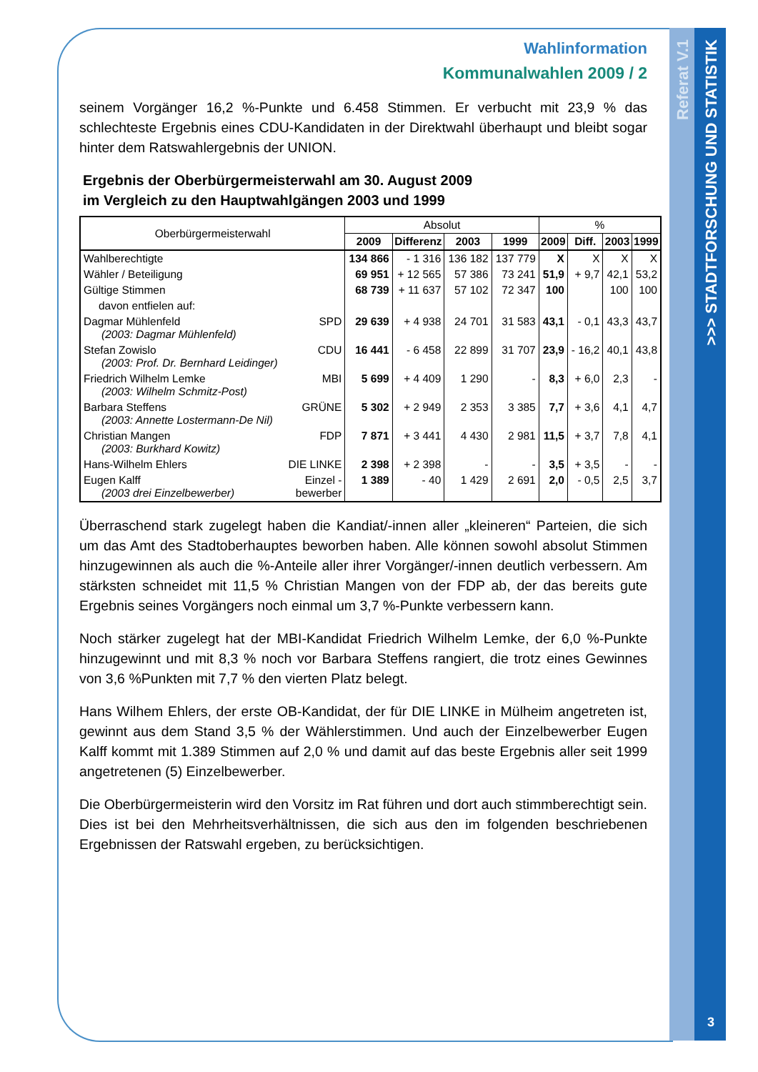Referat V.1
>>> STADTFORSCHUNG UND STATISTIK
3
Wahlinformation
Kommunalwahlen 2009 / 2
seinem Vorgänger 16,2 %-Punkte und 6.458 Stimmen. Er verbucht mit 23,9 % das schlechteste Ergebnis eines CDU-Kandidaten in der Direktwahl überhaupt und bleibt sogar hinter dem Ratswahlergebnis der UNION.
Ergebnis der Oberbürgermeisterwahl am 30. August 2009
im Vergleich zu den Hauptwahlgängen 2003 und 1999
| Oberbürgermeisterwahl | | Absolut | | | | % | | | |
| --- | --- | --- | --- | --- | --- | --- | --- | --- | --- |
| | | 2009 | Differenz | 2003 | 1999 | 2009 | Diff. | 2003 | 1999 |
| Wahlberechtigte | | 134 866 | - 1 316 | 136 182 | 137 779 | X | X | X | X |
| Wähler / Beteiligung | | 69 951 | + 12 565 | 57 386 | 73 241 | 51,9 | + 9,7 | 42,1 | 53,2 |
| Gültige Stimmen | | 68 739 | + 11 637 | 57 102 | 72 347 | 100 | | 100 | 100 |
| davon entfielen auf: | | | | | | | | | |
| Dagmar Mühlenfeld (2003: Dagmar Mühlenfeld) | SPD | 29 639 | + 4 938 | 24 701 | 31 583 | 43,1 | - 0,1 | 43,3 | 43,7 |
| Stefan Zowislo (2003: Prof. Dr. Bernhard Leidinger) | CDU | 16 441 | - 6 458 | 22 899 | 31 707 | 23,9 | - 16,2 | 40,1 | 43,8 |
| Friedrich Wilhelm Lemke (2003: Wilhelm Schmitz-Post) | MBI | 5 699 | + 4 409 | 1 290 | - | 8,3 | + 6,0 | 2,3 | - |
| Barbara Steffens (2003: Annette Lostermann-De Nil) | GRÜNE | 5 302 | + 2 949 | 2 353 | 3 385 | 7,7 | + 3,6 | 4,1 | 4,7 |
| Christian Mangen (2003: Burkhard Kowitz) | FDP | 7 871 | + 3 441 | 4 430 | 2 981 | 11,5 | + 3,7 | 7,8 | 4,1 |
| Hans-Wilhelm Ehlers | DIE LINKE | 2 398 | + 2 398 | - | - | 3,5 | + 3,5 | - | - |
| Eugen Kalff (2003 drei Einzelbewerber) | Einzel - bewerber | 1 389 | - 40 | 1 429 | 2 691 | 2,0 | - 0,5 | 2,5 | 3,7 |
Überraschend stark zugelegt haben die Kandiat/-innen aller „kleineren“ Parteien, die sich um das Amt des Stadtoberhauptes beworben haben. Alle können sowohl absolut Stimmen hinzugewinnen als auch die %-Anteile aller ihrer Vorgänger/-innen deutlich verbessern. Am stärksten schneidet mit 11,5 % Christian Mangen von der FDP ab, der das bereits gute Ergebnis seines Vorgängers noch einmal um 3,7 %-Punkte verbessern kann.
Noch stärker zugelegt hat der MBI-Kandidat Friedrich Wilhelm Lemke, der 6,0 %-Punkte hinzugewinnt und mit 8,3 % noch vor Barbara Steffens rangiert, die trotz eines Gewinnes von 3,6 %Punkten mit 7,7 % den vierten Platz belegt.
Hans Wilhem Ehlers, der erste OB-Kandidat, der für DIE LINKE in Mülheim angetreten ist, gewinnt aus dem Stand 3,5 % der Wählerstimmen. Und auch der Einzelbewerber Eugen Kalff kommt mit 1.389 Stimmen auf 2,0 % und damit auf das beste Ergebnis aller seit 1999 angetretenen (5) Einzelbewerber.
Die Oberbürgermeisterin wird den Vorsitz im Rat führen und dort auch stimmberechtigt sein. Dies ist bei den Mehrheitsverhältnissen, die sich aus den im folgenden beschriebenen Ergebnissen der Ratswahl ergeben, zu berücksichtigen.